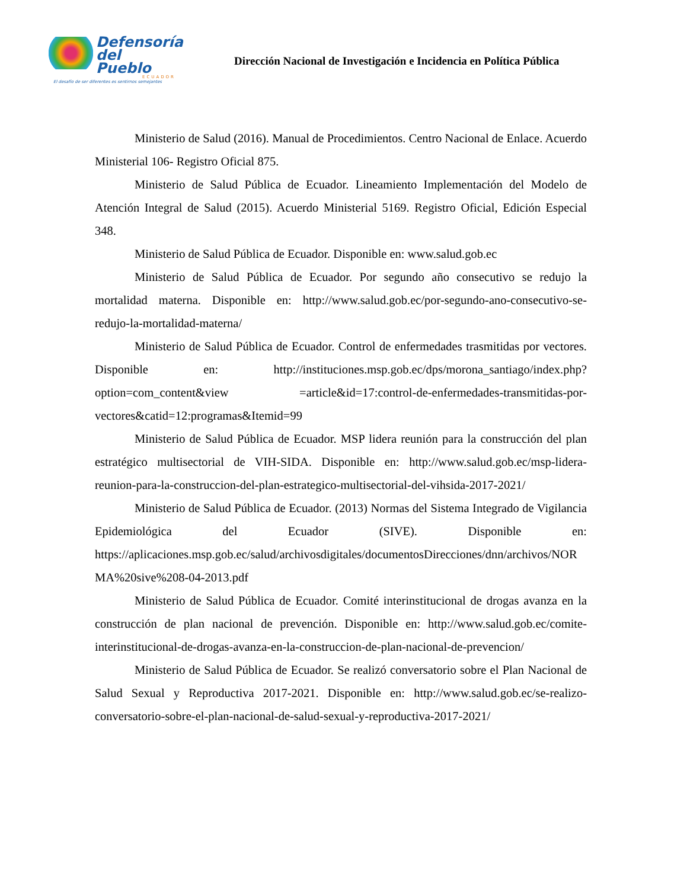Defensoría
del Pueblo
ECUADOR
El desafío de ser diferentes es sentirnos semejantes
Dirección Nacional de Investigación e Incidencia en Política Pública
Ministerio de Salud (2016). Manual de Procedimientos. Centro Nacional de Enlace. Acuerdo Ministerial 106- Registro Oficial 875.
Ministerio de Salud Pública de Ecuador. Lineamiento Implementación del Modelo de Atención Integral de Salud (2015). Acuerdo Ministerial 5169. Registro Oficial, Edición Especial 348.
Ministerio de Salud Pública de Ecuador. Disponible en: www.salud.gob.ec
Ministerio de Salud Pública de Ecuador. Por segundo año consecutivo se redujo la mortalidad materna. Disponible en: http://www.salud.gob.ec/por-segundo-ano-consecutivo-se-redujo-la-mortalidad-materna/
Ministerio de Salud Pública de Ecuador. Control de enfermedades trasmitidas por vectores. Disponible en: http://instituciones.msp.gob.ec/dps/morona_santiago/index.php?option=com_content&view =article&id=17:control-de-enfermedades-transmitidas-por-vectores&catid=12:programas&Itemid=99
Ministerio de Salud Pública de Ecuador. MSP lidera reunión para la construcción del plan estratégico multisectorial de VIH-SIDA. Disponible en: http://www.salud.gob.ec/msp-lidera-reunion-para-la-construccion-del-plan-estrategico-multisectorial-del-vihsida-2017-2021/
Ministerio de Salud Pública de Ecuador. (2013) Normas del Sistema Integrado de Vigilancia Epidemiológica del Ecuador (SIVE). Disponible en: https://aplicaciones.msp.gob.ec/salud/archivosdigitales/documentosDirecciones/dnn/archivos/NORMA%20sive%208-04-2013.pdf
Ministerio de Salud Pública de Ecuador. Comité interinstitucional de drogas avanza en la construcción de plan nacional de prevención. Disponible en: http://www.salud.gob.ec/comite-interinstitucional-de-drogas-avanza-en-la-construccion-de-plan-nacional-de-prevencion/
Ministerio de Salud Pública de Ecuador. Se realizó conversatorio sobre el Plan Nacional de Salud Sexual y Reproductiva 2017-2021. Disponible en: http://www.salud.gob.ec/se-realizo-conversatorio-sobre-el-plan-nacional-de-salud-sexual-y-reproductiva-2017-2021/